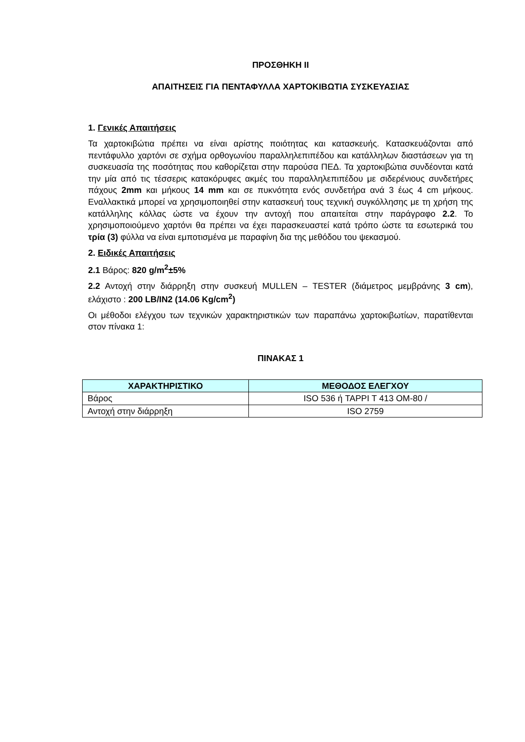ΠΡΟΣΘΗΚΗ ΙΙ
ΑΠΑΙΤΗΣΕΙΣ ΓΙΑ ΠΕΝΤΑΦΥΛΛΑ ΧΑΡΤΟΚΙΒΩΤΙΑ ΣΥΣΚΕΥΑΣΙΑΣ
1. Γενικές Απαιτήσεις
Τα χαρτοκιβώτια πρέπει να είναι αρίστης ποιότητας και κατασκευής. Κατασκευάζονται από πεντάφυλλο χαρτόνι σε σχήμα ορθογωνίου παραλληλεπιπέδου και κατάλληλων διαστάσεων για τη συσκευασία της ποσότητας που καθορίζεται στην παρούσα ΠΕΔ. Τα χαρτοκιβώτια συνδέονται κατά την μία από τις τέσσερις κατακόρυφες ακμές του παραλληλεπιπέδου με σιδερένιους συνδετήρες πάχους 2mm και μήκους 14 mm και σε πυκνότητα ενός συνδετήρα ανά 3 έως 4 cm μήκους. Εναλλακτικά μπορεί να χρησιμοποιηθεί στην κατασκευή τους τεχνική συγκόλλησης με τη χρήση της κατάλληλης κόλλας ώστε να έχουν την αντοχή που απαιτείται στην παράγραφο 2.2. Το χρησιμοποιούμενο χαρτόνι θα πρέπει να έχει παρασκευαστεί κατά τρόπο ώστε τα εσωτερικά του τρία (3) φύλλα να είναι εμποτισμένα με παραφίνη δια της μεθόδου του ψεκασμού.
2. Ειδικές Απαιτήσεις
2.1 Βάρος: 820 g/m<sup>2</sup>±5%
2.2 Αντοχή στην διάρρηξη στην συσκευή MULLEN – TESTER (διάμετρος μεμβράνης 3 cm), ελάχιστο : 200 LB/IN2 (14.06 Kg/cm<sup>2</sup>)
Οι μέθοδοι ελέγχου των τεχνικών χαρακτηριστικών των παραπάνω χαρτοκιβωτίων, παρατίθενται στον πίνακα 1:
ΠΙΝΑΚΑΣ 1
| ΧΑΡΑΚΤΗΡΙΣΤΙΚΟ | ΜΕΘΟΔΟΣ ΕΛΕΓΧΟΥ |
| --- | --- |
| Βάρος | ISO 536 ή TAPPI T 413 OM-80 / |
| Αντοχή στην διάρρηξη | ISO 2759 |